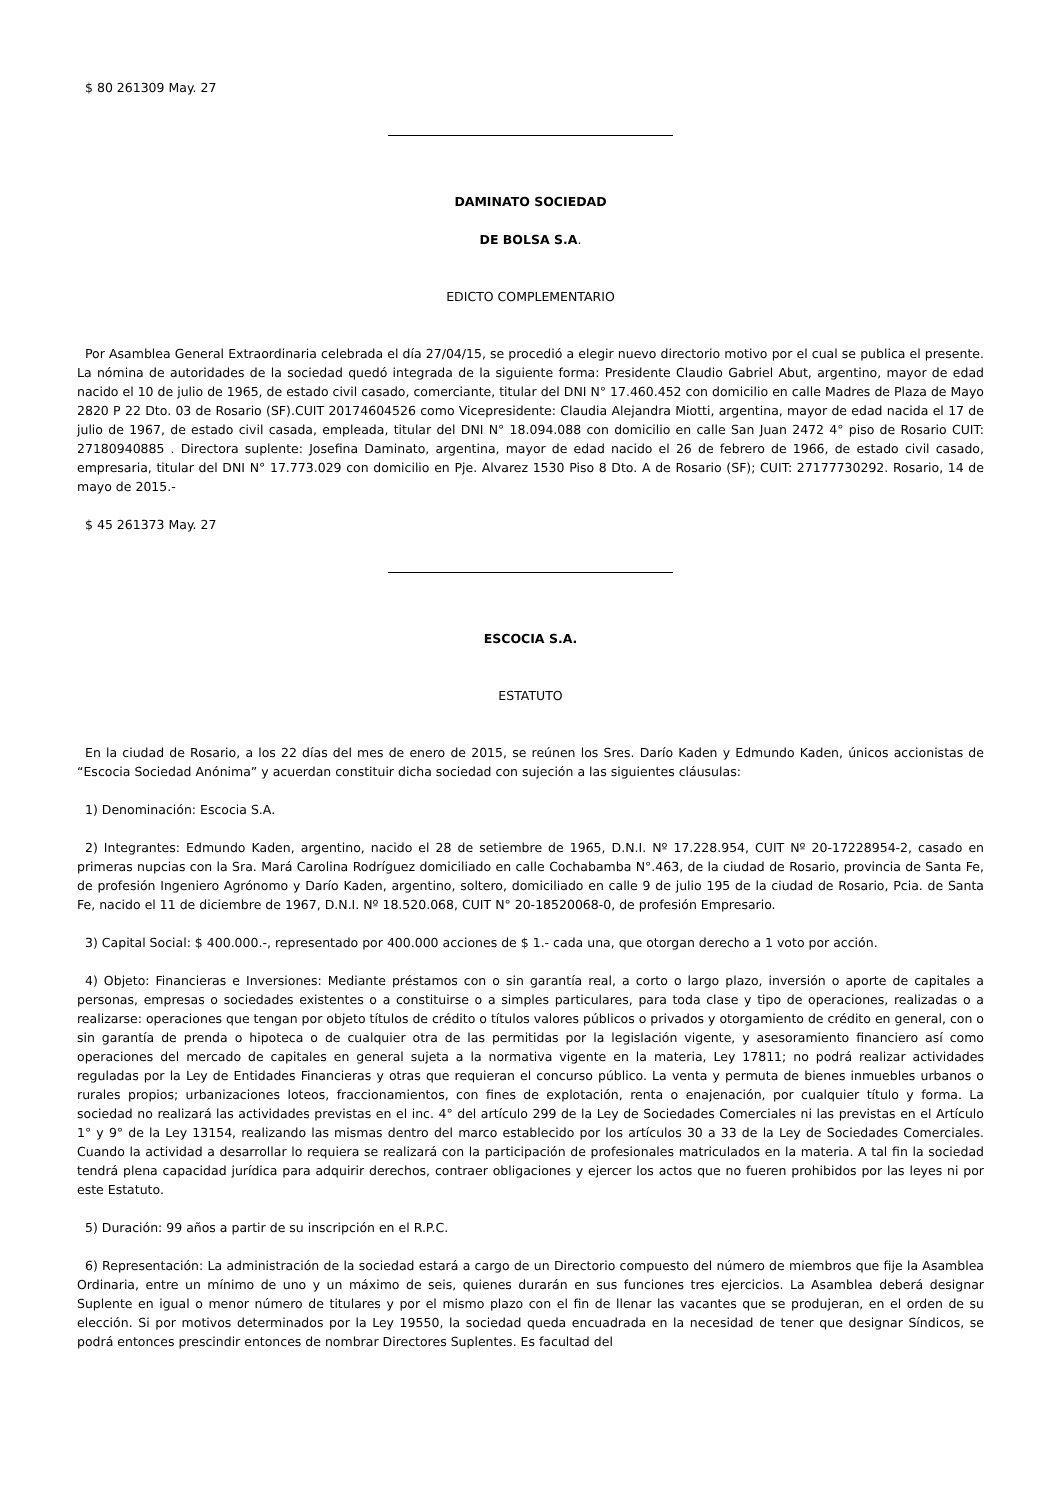$ 80 261309 May. 27
DAMINATO SOCIEDAD
DE BOLSA S.A.
EDICTO COMPLEMENTARIO
Por Asamblea General Extraordinaria celebrada el día 27/04/15, se procedió a elegir nuevo directorio motivo por el cual se publica el presente. La nómina de autoridades de la sociedad quedó integrada de la siguiente forma: Presidente Claudio Gabriel Abut, argentino, mayor de edad nacido el 10 de julio de 1965, de estado civil casado, comerciante, titular del DNI N° 17.460.452 con domicilio en calle Madres de Plaza de Mayo 2820 P 22 Dto. 03 de Rosario (SF).CUIT 20174604526 como Vicepresidente: Claudia Alejandra Miotti, argentina, mayor de edad nacida el 17 de julio de 1967, de estado civil casada, empleada, titular del DNI N° 18.094.088 con domicilio en calle San Juan 2472 4° piso de Rosario CUIT: 27180940885 . Directora suplente: Josefina Daminato, argentina, mayor de edad nacido el 26 de febrero de 1966, de estado civil casado, empresaria, titular del DNI N° 17.773.029 con domicilio en Pje. Alvarez 1530 Piso 8 Dto. A de Rosario (SF); CUIT: 27177730292. Rosario, 14 de mayo de 2015.-
$ 45 261373 May. 27
ESCOCIA S.A.
ESTATUTO
En la ciudad de Rosario, a los 22 días del mes de enero de 2015, se reúnen los Sres. Darío Kaden y Edmundo Kaden, únicos accionistas de “Escocia Sociedad Anónima” y acuerdan constituir dicha sociedad con sujeción a las siguientes cláusulas:
1) Denominación: Escocia S.A.
2) Integrantes: Edmundo Kaden, argentino, nacido el 28 de setiembre de 1965, D.N.I. Nº 17.228.954, CUIT Nº 20-17228954-2, casado en primeras nupcias con la Sra. Mará Carolina Rodríguez domiciliado en calle Cochabamba N°.463, de la ciudad de Rosario, provincia de Santa Fe, de profesión Ingeniero Agrónomo y Darío Kaden, argentino, soltero, domiciliado en calle 9 de julio 195 de la ciudad de Rosario, Pcia. de Santa Fe, nacido el 11 de diciembre de 1967, D.N.I. Nº 18.520.068, CUIT N° 20-18520068-0, de profesión Empresario.
3) Capital Social: $ 400.000.-, representado por 400.000 acciones de $ 1.- cada una, que otorgan derecho a 1 voto por acción.
4) Objeto: Financieras e Inversiones: Mediante préstamos con o sin garantía real, a corto o largo plazo, inversión o aporte de capitales a personas, empresas o sociedades existentes o a constituirse o a simples particulares, para toda clase y tipo de operaciones, realizadas o a realizarse: operaciones que tengan por objeto títulos de crédito o títulos valores públicos o privados y otorgamiento de crédito en general, con o sin garantía de prenda o hipoteca o de cualquier otra de las permitidas por la legislación vigente, y asesoramiento financiero así como operaciones del mercado de capitales en general sujeta a la normativa vigente en la materia, Ley 17811; no podrá realizar actividades reguladas por la Ley de Entidades Financieras y otras que requieran el concurso público. La venta y permuta de bienes inmuebles urbanos o rurales propios; urbanizaciones loteos, fraccionamientos, con fines de explotación, renta o enajenación, por cualquier título y forma. La sociedad no realizará las actividades previstas en el inc. 4° del artículo 299 de la Ley de Sociedades Comerciales ni las previstas en el Artículo 1° y 9° de la Ley 13154, realizando las mismas dentro del marco establecido por los artículos 30 a 33 de la Ley de Sociedades Comerciales. Cuando la actividad a desarrollar lo requiera se realizará con la participación de profesionales matriculados en la materia. A tal fin la sociedad tendrá plena capacidad jurídica para adquirir derechos, contraer obligaciones y ejercer los actos que no fueren prohibidos por las leyes ni por este Estatuto.
5) Duración: 99 años a partir de su inscripción en el R.P.C.
6) Representación: La administración de la sociedad estará a cargo de un Directorio compuesto del número de miembros que fije la Asamblea Ordinaria, entre un mínimo de uno y un máximo de seis, quienes durarán en sus funciones tres ejercicios. La Asamblea deberá designar Suplente en igual o menor número de titulares y por el mismo plazo con el fin de llenar las vacantes que se produjeran, en el orden de su elección. Si por motivos determinados por la Ley 19550, la sociedad queda encuadrada en la necesidad de tener que designar Síndicos, se podrá entonces prescindir entonces de nombrar Directores Suplentes. Es facultad del